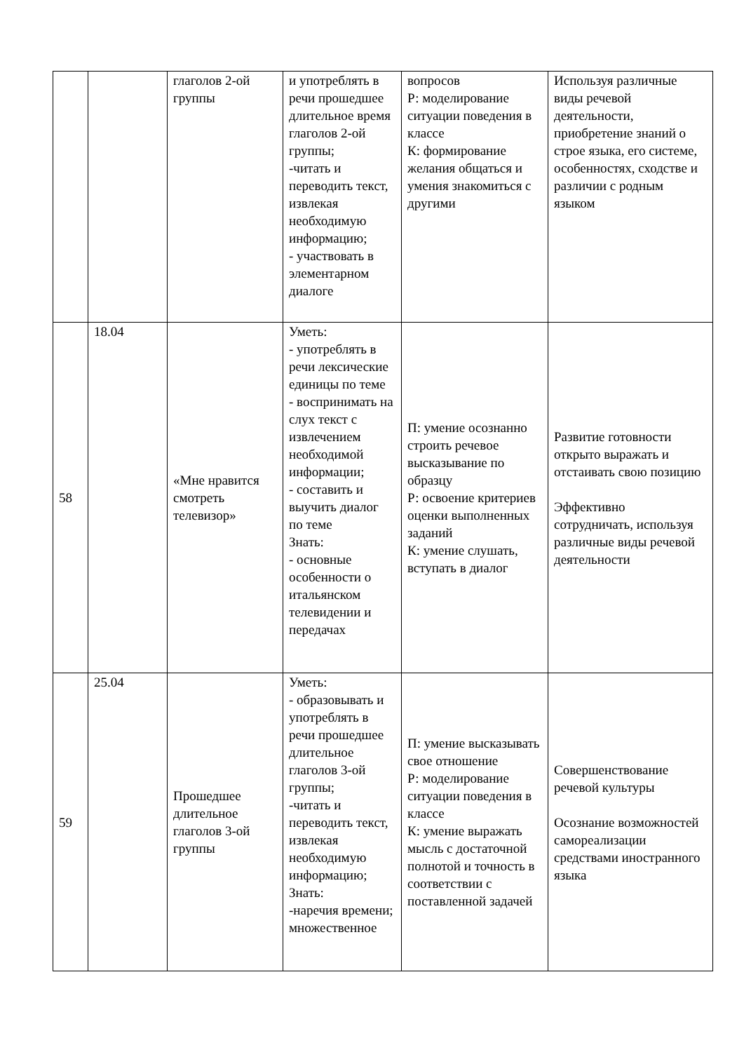| | | глаголов 2-ой группы | и употреблять в речи прошедшее длительное время глаголов 2-ой группы; -читать и переводить текст, извлекая необходимую информацию; - участвовать в элементарном диалоге | вопросов Р: моделирование ситуации поведения в классе К: формирование желания общаться и умения знакомиться с другими | Используя различные виды речевой деятельности, приобретение знаний о строе языка, его системе, особенностях, сходстве и различии с родным языком |
| 58 | 18.04 | «Мне нравится смотреть телевизор» | Уметь: - употреблять в речи лексические единицы по теме - воспринимать на слух текст с извлечением необходимой информации; - составить и выучить диалог по теме Знать: - основные особенности о итальянском телевидении и передачах | П: умение осознанно строить речевое высказывание по образцу Р: освоение критериев оценки выполненных заданий К: умение слушать, вступать в диалог | Развитие готовности открыто выражать и отстаивать свою позицию Эффективно сотрудничать, используя различные виды речевой деятельности |
| 59 | 25.04 | Прошедшее длительное глаголов 3-ой группы | Уметь: - образовывать и употреблять в речи прошедшее длительное глаголов 3-ой группы; -читать и переводить текст, извлекая необходимую информацию; Знать: -наречия времени; множественное | П: умение высказывать свое отношение Р: моделирование ситуации поведения в классе К: умение выражать мысль с достаточной полнотой и точность в соответствии с поставленной задачей | Совершенствование речевой культуры Осознание возможностей самореализации средствами иностранного языка |